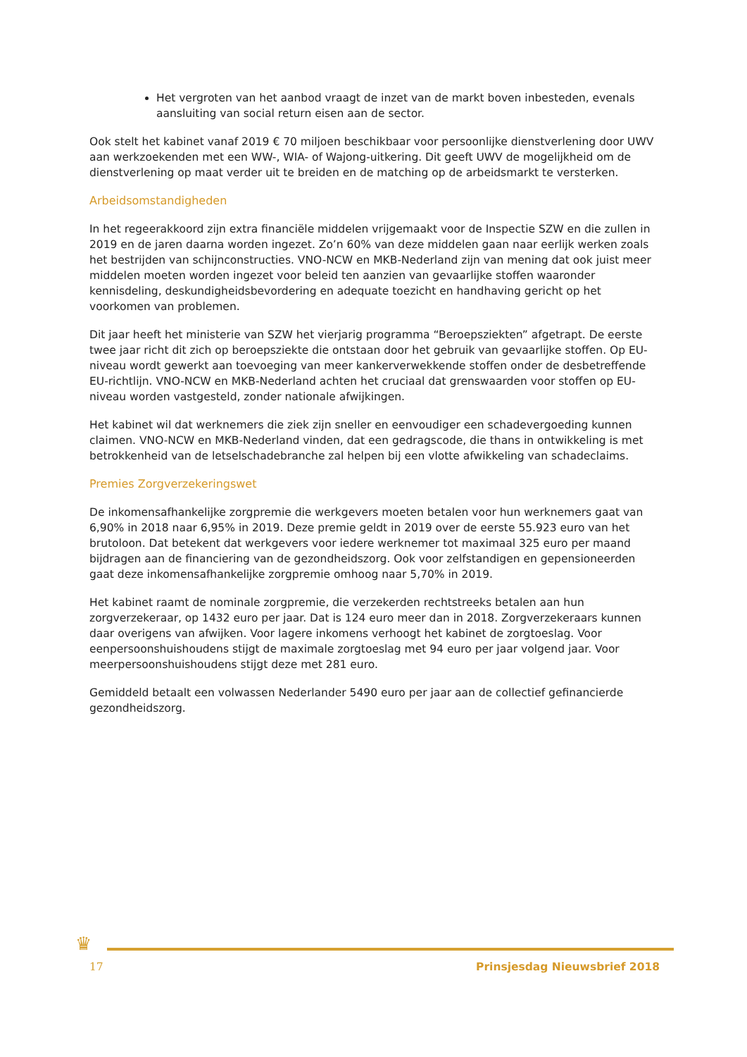Het vergroten van het aanbod vraagt de inzet van de markt boven inbesteden, evenals aansluiting van social return eisen aan de sector.
Ook stelt het kabinet vanaf 2019 € 70 miljoen beschikbaar voor persoonlijke dienstverlening door UWV aan werkzoekenden met een WW-, WIA- of Wajong-uitkering. Dit geeft UWV de mogelijkheid om de dienstverlening op maat verder uit te breiden en de matching op de arbeidsmarkt te versterken.
Arbeidsomstandigheden
In het regeerakkoord zijn extra financiële middelen vrijgemaakt voor de Inspectie SZW en die zullen in 2019 en de jaren daarna worden ingezet. Zo’n 60% van deze middelen gaan naar eerlijk werken zoals het bestrijden van schijnconstructies. VNO-NCW en MKB-Nederland zijn van mening dat ook juist meer middelen moeten worden ingezet voor beleid ten aanzien van gevaarlijke stoffen waaronder kennisdeling, deskundigheidsbevordering en adequate toezicht en handhaving gericht op het voorkomen van problemen.
Dit jaar heeft het ministerie van SZW het vierjarig programma “Beroepsziekten” afgetrapt. De eerste twee jaar richt dit zich op beroepsziekte die ontstaan door het gebruik van gevaarlijke stoffen. Op EU-niveau wordt gewerkt aan toevoeging van meer kankerverwekkende stoffen onder de desbetreffende EU-richtlijn. VNO-NCW en MKB-Nederland achten het cruciaal dat grenswaarden voor stoffen op EU-niveau worden vastgesteld, zonder nationale afwijkingen.
Het kabinet wil dat werknemers die ziek zijn sneller en eenvoudiger een schadevergoeding kunnen claimen. VNO-NCW en MKB-Nederland vinden, dat een gedragscode, die thans in ontwikkeling is met betrokkenheid van de letselschadebranche zal helpen bij een vlotte afwikkeling van schadeclaims.
Premies Zorgverzekeringswet
De inkomensafhankelijke zorgpremie die werkgevers moeten betalen voor hun werknemers gaat van 6,90% in 2018 naar 6,95% in 2019. Deze premie geldt in 2019 over de eerste 55.923 euro van het brutoloon. Dat betekent dat werkgevers voor iedere werknemer tot maximaal 325 euro per maand bijdragen aan de financiering van de gezondheidszorg. Ook voor zelfstandigen en gepensioneerden gaat deze inkomensafhankelijke zorgpremie omhoog naar 5,70% in 2019.
Het kabinet raamt de nominale zorgpremie, die verzekerden rechtstreeks betalen aan hun zorgverzekeraar, op 1432 euro per jaar. Dat is 124 euro meer dan in 2018. Zorgverzekeraars kunnen daar overigens van afwijken. Voor lagere inkomens verhoogt het kabinet de zorgtoeslag. Voor eenpersoonshuishoudens stijgt de maximale zorgtoeslag met 94 euro per jaar volgend jaar. Voor meerpersoonshuishoudens stijgt deze met 281 euro.
Gemiddeld betaalt een volwassen Nederlander 5490 euro per jaar aan de collectief gefinancierde gezondheidszorg.
♛
17 Prinsjesdag Nieuwsbrief 2018